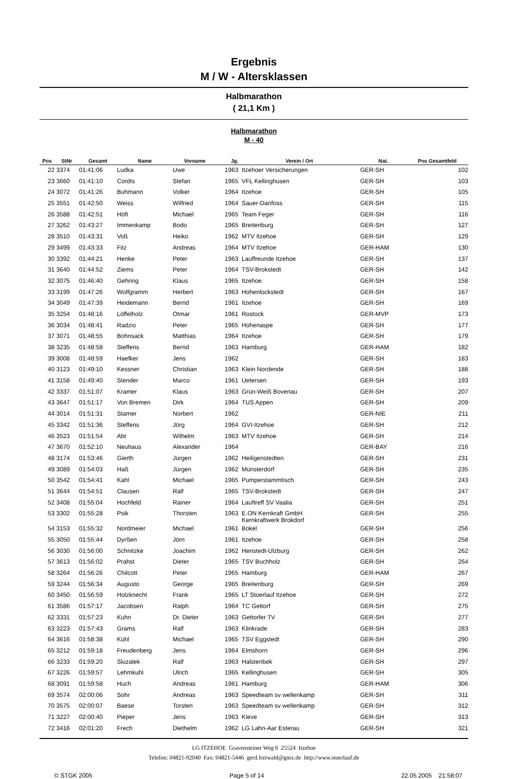Ergebnis
M / W - Altersklassen
Halbmarathon
( 21,1 Km )
Halbmarathon
M - 40
| Pos | StNr | Gesamt | Name | Vorname | Jg. | Verein / Ort | Nat. | Pos Gesamtfeld |
| --- | --- | --- | --- | --- | --- | --- | --- | --- |
| 22 | 3374 | 01:41:06 | Ludka | Uwe | 1963 | Itzehoer Versicherungen | GER-SH | 102 |
| 23 | 3660 | 01:41:10 | Cordts | Stefan | 1965 | VFL Kellinghusen | GER-SH | 103 |
| 24 | 3072 | 01:41:26 | Buhmann | Volker | 1964 | Itzehoe | GER-SH | 105 |
| 25 | 3551 | 01:42:50 | Weiss | Wilfried | 1964 | Sauer-Danfoss | GER-SH | 115 |
| 26 | 3588 | 01:42:51 | Höft | Michael | 1965 | Team Feger | GER-SH | 116 |
| 27 | 3262 | 01:43:27 | Immenkamp | Bodo | 1965 | Breitenburg | GER-SH | 127 |
| 28 | 3510 | 01:43:31 | Voß | Heiko | 1962 | MTV Itzehoe | GER-SH | 129 |
| 29 | 3499 | 01:43:33 | Fitz | Andreas | 1964 | MTV Itzehoe | GER-HAM | 130 |
| 30 | 3392 | 01:44:21 | Henke | Peter | 1963 | Lauffreunde Itzehoe | GER-SH | 137 |
| 31 | 3640 | 01:44:52 | Ziems | Peter | 1964 | TSV-Brokstedt | GER-SH | 142 |
| 32 | 3075 | 01:46:40 | Gehring | Klaus | 1965 | Itzehoe | GER-SH | 158 |
| 33 | 3199 | 01:47:26 | Wolfgramm | Herbert | 1963 | Hohenlockstedt | GER-SH | 167 |
| 34 | 3049 | 01:47:39 | Heidemann | Bernd | 1961 | Itzehoe | GER-SH | 169 |
| 35 | 3254 | 01:48:16 | Löffelholz | Otmar | 1961 | Rostock | GER-MVP | 173 |
| 36 | 3034 | 01:48:41 | Radzio | Peter | 1965 | Hohenaspe | GER-SH | 177 |
| 37 | 3071 | 01:48:55 | Bohnsack | Matthias | 1964 | Itzehoe | GER-SH | 179 |
| 38 | 3235 | 01:48:58 | Steffens | Bernd | 1963 | Hamburg | GER-HAM | 182 |
| 39 | 3008 | 01:48:59 | Haefker | Jens | 1962 | | GER-SH | 183 |
| 40 | 3123 | 01:49:10 | Kessner | Christian | 1963 | Klein Nordende | GER-SH | 188 |
| 41 | 3158 | 01:49:40 | Stender | Marco | 1961 | Uetersen | GER-SH | 193 |
| 42 | 3337 | 01:51:07 | Kramer | Klaus | 1963 | Grün-Weiß Bovenau | GER-SH | 207 |
| 43 | 3647 | 01:51:17 | Von Bremen | Dirk | 1964 | TUS Appen | GER-SH | 209 |
| 44 | 3014 | 01:51:31 | Stamer | Norbert | 1962 | | GER-NIE | 211 |
| 45 | 3342 | 01:51:36 | Steffens | Jörg | 1964 | GVI-Itzehoe | GER-SH | 212 |
| 46 | 3523 | 01:51:54 | Abt | Wilhelm | 1963 | MTV Itzehoe | GER-SH | 214 |
| 47 | 3670 | 01:52:10 | Neuhaus | Alexander | 1964 | | GER-BAY | 216 |
| 48 | 3174 | 01:53:46 | Gierth | Jürgen | 1962 | Heiligenstedten | GER-SH | 231 |
| 49 | 3089 | 01:54:03 | Haß | Jürgen | 1962 | Münsterdorf | GER-SH | 235 |
| 50 | 3542 | 01:54:41 | Kahl | Michael | 1965 | Pumperstammtisch | GER-SH | 243 |
| 51 | 3644 | 01:54:51 | Clausen | Ralf | 1965 | TSV-Brokstedt | GER-SH | 247 |
| 52 | 3408 | 01:55:04 | Hochfeld | Rainer | 1964 | Lauftreff SV Vaalia | GER-SH | 251 |
| 53 | 3302 | 01:55:28 | Psik | Thorsten | 1963 | E.ON Kernkraft GmbH Kernkraftwerk Brokdorf | GER-SH | 255 |
| 54 | 3153 | 01:55:32 | Nordmeier | Michael | 1961 | Bokel | GER-SH | 256 |
| 55 | 3050 | 01:55:44 | Dyrßen | Jörn | 1961 | Itzehoe | GER-SH | 258 |
| 56 | 3030 | 01:56:00 | Schnitzke | Joachim | 1962 | Henstedt-Ulzburg | GER-SH | 262 |
| 57 | 3613 | 01:56:02 | Prahst | Dieter | 1965 | TSV Buchholz | GER-SH | 264 |
| 58 | 3264 | 01:56:26 | Chilcott | Peter | 1965 | Hamburg | GER-HAM | 267 |
| 59 | 3244 | 01:56:34 | Augusto | George | 1965 | Breitenburg | GER-SH | 269 |
| 60 | 3450 | 01:56:59 | Holzknecht | Frank | 1965 | LT Stoerlauf Itzehoe | GER-SH | 272 |
| 61 | 3586 | 01:57:17 | Jacobsen | Ralph | 1964 | TC Gettorf | GER-SH | 275 |
| 62 | 3331 | 01:57:23 | Kuhn | Dr. Dieter | 1963 | Gettorfer TV | GER-SH | 277 |
| 63 | 3223 | 01:57:43 | Grams | Ralf | 1963 | Klinkrade | GER-SH | 283 |
| 64 | 3616 | 01:58:38 | Kühl | Michael | 1965 | TSV Eggstedt | GER-SH | 290 |
| 65 | 3212 | 01:59:18 | Freudenberg | Jens | 1964 | Elmshorn | GER-SH | 296 |
| 66 | 3233 | 01:59:20 | Sluzalek | Ralf | 1963 | Halstenbek | GER-SH | 297 |
| 67 | 3226 | 01:59:57 | Lehmkuhl | Ulrich | 1965 | Kellinghusen | GER-SH | 305 |
| 68 | 3091 | 01:59:58 | Huch | Andreas | 1961 | Hamburg | GER-HAM | 306 |
| 69 | 3574 | 02:00:06 | Sohr | Andreas | 1963 | Speedteam sv wellenkamp | GER-SH | 311 |
| 70 | 3575 | 02:00:07 | Baese | Torsten | 1963 | Speedteam sv wellenkamp | GER-SH | 312 |
| 71 | 3227 | 02:00:40 | Pieper | Jens | 1963 | Kleve | GER-SH | 313 |
| 72 | 3416 | 02:01:20 | Frech | Diethelm | 1962 | LG Lahn-Aar Esterau | GER-SH | 321 |
LG ITZEHOE Gravensteiner Weg 6 25524 Itzehoe
Telefon: 04821-92040 Fax: 04821-5446 gerd.freiwald@gmx.de http://www.stoerlauf.de
© STGK 2005 Page 5 of 14 22.05.2005 21:58:07